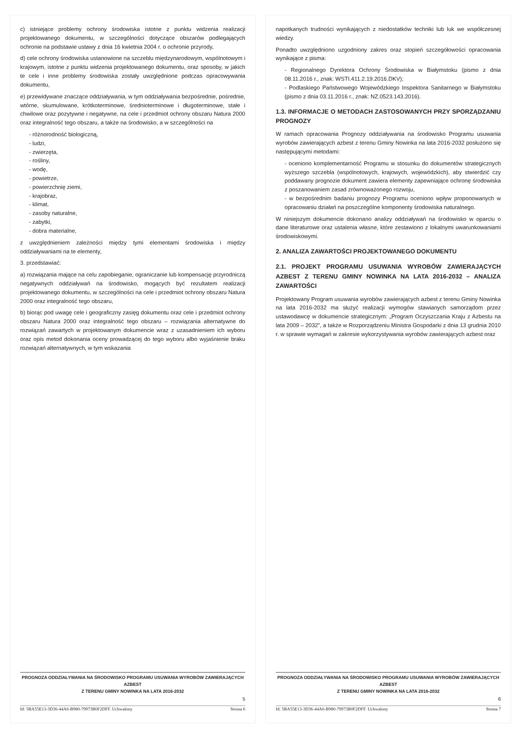c) istniejące problemy ochrony środowiska istotne z punktu widzenia realizacji projektowanego dokumentu, w szczególności dotyczące obszarów podlegających ochronie na podstawie ustawy z dnia 16 kwietnia 2004 r. o ochronie przyrody,
d) cele ochrony środowiska ustanowione na szczeblu międzynarodowym, wspólnotowym i krajowym, istotne z punktu widzenia projektowanego dokumentu, oraz sposoby, w jakich te cele i inne problemy środowiska zostały uwzględnione podczas opracowywania dokumentu,
e) przewidywane znaczące oddziaływania, w tym oddziaływania bezpośrednie, pośrednie, wtórne, skumulowane, krótkoterminowe, średnioterminowe i długoterminowe, stałe i chwilowe oraz pozytywne i negatywne, na cele i przedmiot ochrony obszaru Natura 2000 oraz integralność tego obszaru, a także na środowisko, a w szczególności na
- różnorodność biologiczną,
- ludzi,
- zwierzęta,
- rośliny,
- wodę,
- powietrze,
- powierzchnię ziemi,
- krajobraz,
- klimat,
- zasoby naturalne,
- zabytki,
- dobra materialne,
z uwzględnieniem zależności między tymi elementami środowiska i między oddziaływaniami na te elementy,
3. przedstawiać:
a) rozwiązania mające na celu zapobieganie, ograniczanie lub kompensację przyrodniczą negatywnych oddziaływań na środowisko, mogących być rezultatem realizacji projektowanego dokumentu, w szczególności na cele i przedmiot ochrony obszaru Natura 2000 oraz integralność tego obszaru,
b) biorąc pod uwagę cele i geograficzny zasięg dokumentu oraz cele i przedmiot ochrony obszaru Natura 2000 oraz integralność tego obszaru – rozwiązania alternatywne do rozwiązań zawartych w projektowanym dokumencie wraz z uzasadnieniem ich wyboru oraz opis metod dokonania oceny prowadzącej do tego wyboru albo wyjaśnienie braku rozwiązań alternatywnych, w tym wskazania
PROGNOZA ODDZIAŁYWANIA NA ŚRODOWISKO PROGRAMU USUWANIA WYROBÓW ZAWIERAJĄCYCH AZBEST
Z TERENU GMINY NOWINKA NA LATA 2016-2032
5
Id: 5BA55E13-3D36-44A6-B980-79973B0F2DFF. Uchwalony Strona 6
napotkanych trudności wynikających z niedostatków techniki lub luk we współczesnej wiedzy.
Ponadto uwzględniono uzgodniony zakres oraz stopień szczegółowości opracowania wynikające z pisma:
- Regionalnego Dyrektora Ochrony Środowiska w Białymstoku (pismo z dnia 08.11.2016 r., znak: WSTI.411.2.19.2016.DKV);
- Podlaskiego Państwowego Wojewódzkiego Inspektora Sanitarnego w Białymstoku (pismo z dnia 03.11.2016 r., znak: NZ.0523.143.2016).
1.3. INFORMACJE O METODACH ZASTOSOWANYCH PRZY SPORZĄDZANIU PROGNOZY
W ramach opracowania Prognozy oddziaływania na środowisko Programu usuwania wyrobów zawierających azbest z terenu Gminy Nowinka na lata 2016-2032 posłużono się następującymi metodami:
- oceniono komplementarność Programu w stosunku do dokumentów strategicznych wyższego szczebla (wspólnotowych, krajowych, wojewódzkich), aby stwierdzić czy poddawany prognozie dokument zawiera elementy zapewniające ochronę środowiska z poszanowaniem zasad zrównoważonego rozwoju,
- w bezpośrednim badaniu prognozy Programu oceniono wpływ proponowanych w opracowaniu działań na poszczególne komponenty środowiska naturalnego.
W niniejszym dokumencie dokonano analizy oddziaływań na środowisko w oparciu o dane literaturowe oraz ustalenia własne, które zestawiono z lokalnymi uwarunkowaniami środowiskowymi.
2. ANALIZA ZAWARTOŚCI PROJEKTOWANEGO DOKUMENTU
2.1. PROJEKT PROGRAMU USUWANIA WYROBÓW ZAWIERAJĄCYCH AZBEST Z TERENU GMINY NOWINKA NA LATA 2016-2032 – ANALIZA ZAWARTOŚCI
Projektowany Program usuwania wyrobów zawierających azbest z terenu Gminy Nowinka na lata 2016-2032 ma służyć realizacji wymogów stawianych samorządom przez ustawodawcę w dokumencie strategicznym: „Program Oczyszczania Kraju z Azbestu na lata 2009 – 2032”, a także w Rozporządzeniu Ministra Gospodarki z dnia 13 grudnia 2010 r. w sprawie wymagań w zakresie wykorzystywania wyrobów zawierających azbest oraz
PROGNOZA ODDZIAŁYWANIA NA ŚRODOWISKO PROGRAMU USUWANIA WYROBÓW ZAWIERAJĄCYCH AZBEST
Z TERENU GMINY NOWINKA NA LATA 2016-2032
6
Id: 5BA55E13-3D36-44A6-B980-79973B0F2DFF. Uchwalony Strona 7